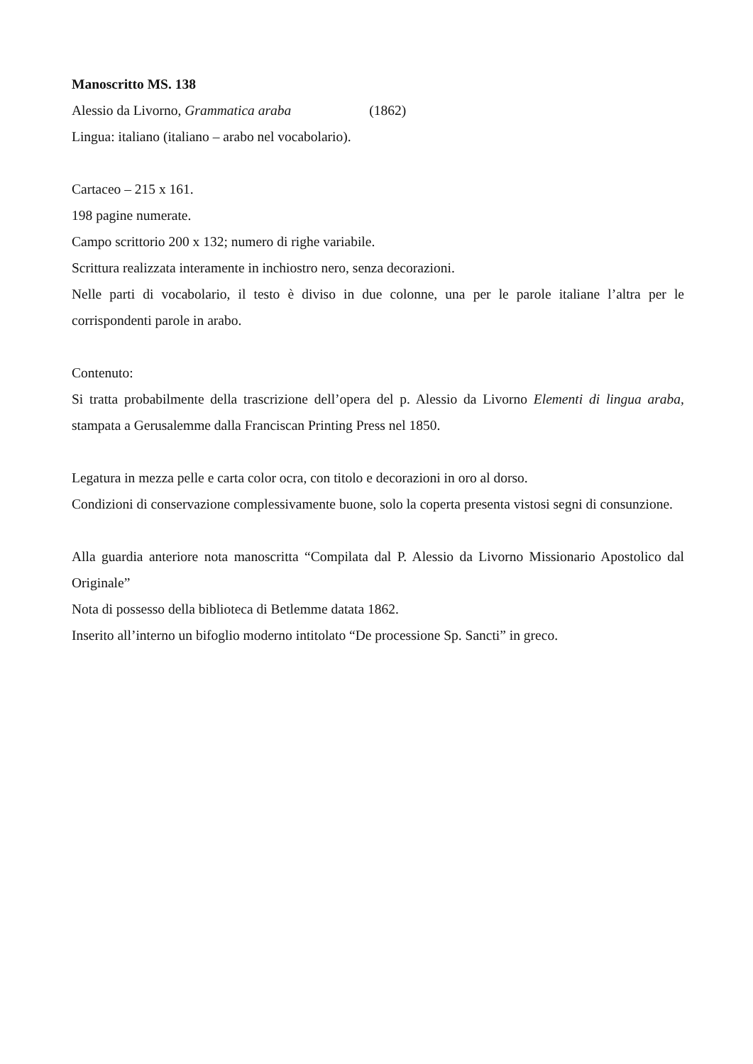Manoscritto MS. 138
Alessio da Livorno, Grammatica araba (1862)
Lingua: italiano (italiano – arabo nel vocabolario).
Cartaceo – 215 x 161.
198 pagine numerate.
Campo scrittorio 200 x 132; numero di righe variabile.
Scrittura realizzata interamente in inchiostro nero, senza decorazioni.
Nelle parti di vocabolario, il testo è diviso in due colonne, una per le parole italiane l’altra per le corrispondenti parole in arabo.
Contenuto:
Si tratta probabilmente della trascrizione dell’opera del p. Alessio da Livorno Elementi di lingua araba, stampata a Gerusalemme dalla Franciscan Printing Press nel 1850.
Legatura in mezza pelle e carta color ocra, con titolo e decorazioni in oro al dorso.
Condizioni di conservazione complessivamente buone, solo la coperta presenta vistosi segni di consunzione.
Alla guardia anteriore nota manoscritta “Compilata dal P. Alessio da Livorno Missionario Apostolico dal Originale”
Nota di possesso della biblioteca di Betlemme datata 1862.
Inserito all’interno un bifoglio moderno intitolato “De processione Sp. Sancti” in greco.